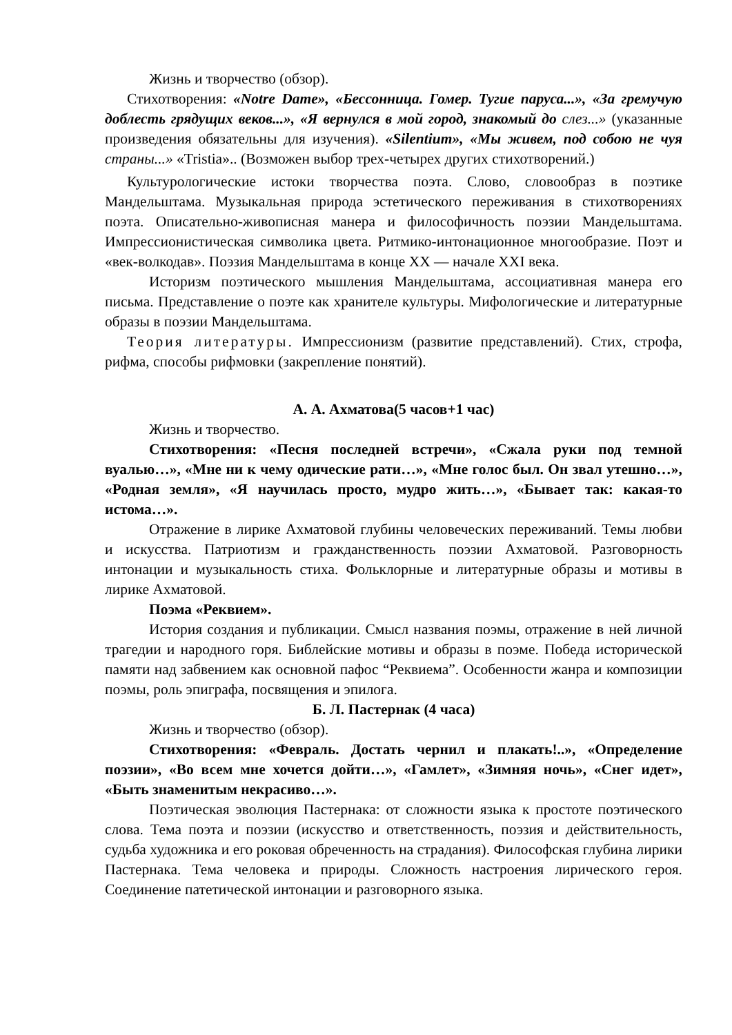Жизнь и творчество (обзор).
Стихотворения: «Notre Dame», «Бессонница. Гомер. Тугие паруса...», «За гремучую доблесть грядущих веков...», «Я вернулся в мой город, знакомый до слез...» (указанные произведения обязательны для изучения). «Silentium», «Мы живем, под собою не чуя страны...» «Tristia».. (Возможен выбор трех-четырех других стихотворений.)
Культурологические истоки творчества поэта. Слово, словообраз в поэтике Мандельштама. Музыкальная природа эстетического переживания в стихотворениях поэта. Описательно-живописная манера и философичность поэзии Мандельштама. Импрессионистическая символика цвета. Ритмико-интонационное многообразие. Поэт и «век-волкодав». Поэзия Мандельштама в конце XX — начале XXI века.
Историзм поэтического мышления Мандельштама, ассоциативная манера его письма. Представление о поэте как хранителе культуры. Мифологические и литературные образы в поэзии Мандельштама.
Теория литературы. Импрессионизм (развитие представлений). Стих, строфа, рифма, способы рифмовки (закрепление понятий).
А. А. Ахматова(5 часов+1 час)
Жизнь и творчество.
Стихотворения: «Песня последней встречи», «Сжала руки под темной вуалью…», «Мне ни к чему одические рати…», «Мне голос был. Он звал утешно…», «Родная земля», «Я научилась просто, мудро жить…», «Бывает так: какая-то истома…».
Отражение в лирике Ахматовой глубины человеческих переживаний. Темы любви и искусства. Патриотизм и гражданственность поэзии Ахматовой. Разговорность интонации и музыкальность стиха. Фольклорные и литературные образы и мотивы в лирике Ахматовой.
Поэма «Реквием».
История создания и публикации. Смысл названия поэмы, отражение в ней личной трагедии и народного горя. Библейские мотивы и образы в поэме. Победа исторической памяти над забвением как основной пафос “Реквиема”. Особенности жанра и композиции поэмы, роль эпиграфа, посвящения и эпилога.
Б. Л. Пастернак (4 часа)
Жизнь и творчество (обзор).
Стихотворения: «Февраль. Достать чернил и плакать!..», «Определение поэзии», «Во всем мне хочется дойти…», «Гамлет», «Зимняя ночь», «Снег идет», «Быть знаменитым некрасиво…».
Поэтическая эволюция Пастернака: от сложности языка к простоте поэтического слова. Тема поэта и поэзии (искусство и ответственность, поэзия и действительность, судьба художника и его роковая обреченность на страдания). Философская глубина лирики Пастернака. Тема человека и природы. Сложность настроения лирического героя. Соединение патетической интонации и разговорного языка.